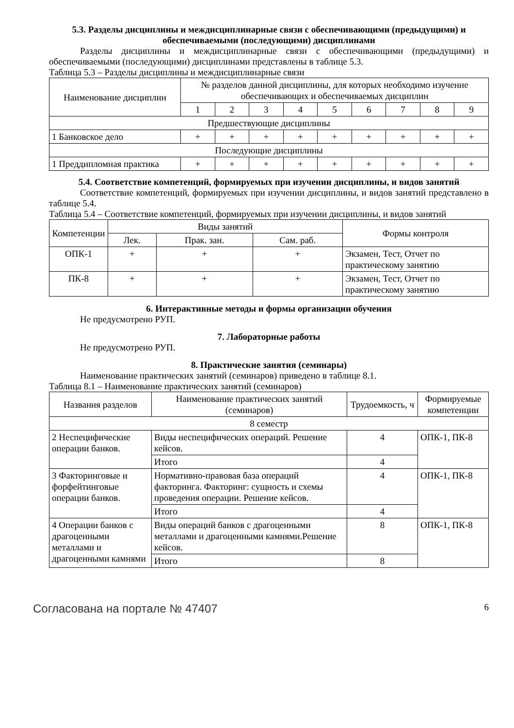5.3. Разделы дисциплины и междисциплинарные связи с обеспечивающими (предыдущими) и обеспечиваемыми (последующими) дисциплинами
Разделы дисциплины и междисциплинарные связи с обеспечивающими (предыдущими) и обеспечиваемыми (последующими) дисциплинами представлены в таблице 5.3.
Таблица 5.3 – Разделы дисциплины и междисциплинарные связи
| Наименование дисциплин | № разделов данной дисциплины, для которых необходимо изучение обеспечивающих и обеспечиваемых дисциплин | | | | | | | | |
| --- | --- | --- | --- | --- | --- | --- | --- | --- | --- |
| | 1 | 2 | 3 | 4 | 5 | 6 | 7 | 8 | 9 |
| Предшествующие дисциплины | | | | | | | | | |
| 1 Банковское дело | + | + | + | + | + | + | + | + | + |
| Последующие дисциплины | | | | | | | | | |
| 1 Преддипломная практика | + | + | + | + | + | + | + | + | + |
5.4. Соответствие компетенций, формируемых при изучении дисциплины, и видов занятий
Соответствие компетенций, формируемых при изучении дисциплины, и видов занятий представлено в таблице 5.4.
Таблица 5.4 – Соответствие компетенций, формируемых при изучении дисциплины, и видов занятий
| Компетенции | Виды занятий | | | Формы контроля |
| --- | --- | --- | --- | --- |
| | Лек. | Прак. зан. | Сам. раб. | |
| ОПК-1 | + | + | + | Экзамен, Тест, Отчет по практическому занятию |
| ПК-8 | + | + | + | Экзамен, Тест, Отчет по практическому занятию |
6. Интерактивные методы и формы организации обучения
Не предусмотрено РУП.
7. Лабораторные работы
Не предусмотрено РУП.
8. Практические занятия (семинары)
Наименование практических занятий (семинаров) приведено в таблице 8.1.
Таблица 8.1 – Наименование практических занятий (семинаров)
| Названия разделов | Наименование практических занятий (семинаров) | Трудоемкость, ч | Формируемые компетенции |
| --- | --- | --- | --- |
| 8 семестр | | | |
| 2 Неспецифические операции банков. | Виды неспецифических операций. Решение кейсов. | 4 | ОПК-1, ПК-8 |
| | Итого | 4 | |
| 3 Факторинговые и форфейтинговые операции банков. | Нормативно-правовая база операций факторинга. Факторинг: сущность и схемы проведения операции. Решение кейсов. | 4 | ОПК-1, ПК-8 |
| | Итого | 4 | |
| 4 Операции банков с драгоценными металлами и драгоценными камнями | Виды операций банков с драгоценными металлами и драгоценными камнями.Решение кейсов. | 8 | ОПК-1, ПК-8 |
| | Итого | 8 | |
Согласована на портале № 47407 6